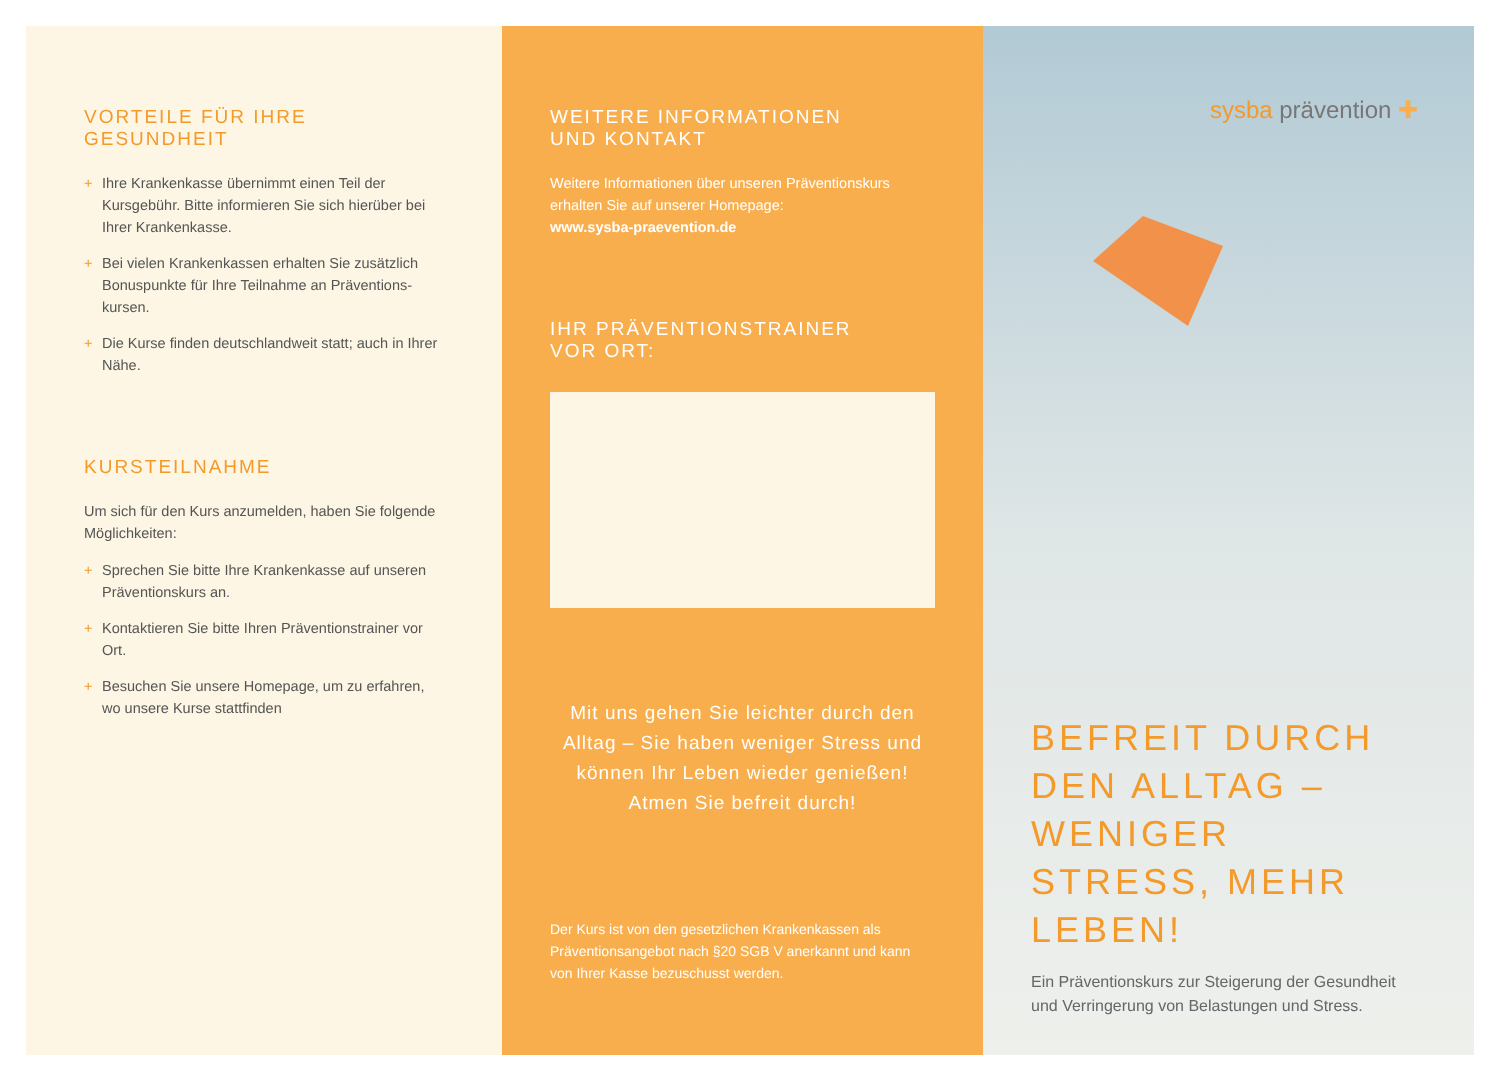VORTEILE FÜR IHRE GESUNDHEIT
+ Ihre Krankenkasse übernimmt einen Teil der Kursgebühr. Bitte informieren Sie sich hierüber bei Ihrer Krankenkasse.
+ Bei vielen Krankenkassen erhalten Sie zusätzlich Bonuspunkte für Ihre Teilnahme an Präventions-kursen.
+ Die Kurse finden deutschlandweit statt; auch in Ihrer Nähe.
KURSTEILNAHME
Um sich für den Kurs anzumelden, haben Sie folgende Möglichkeiten:
+ Sprechen Sie bitte Ihre Krankenkasse auf unseren Präventionskurs an.
+ Kontaktieren Sie bitte Ihren Präventionstrainer vor Ort.
+ Besuchen Sie unsere Homepage, um zu erfahren, wo unsere Kurse stattfinden
WEITERE INFORMATIONEN
UND KONTAKT
Weitere Informationen über unseren Präventionskurs erhalten Sie auf unserer Homepage:
www.sysba-praevention.de
IHR PRÄVENTIONSTRAINER
VOR ORT:
Mit uns gehen Sie leichter durch den Alltag – Sie haben weniger Stress und können Ihr Leben wieder genießen! Atmen Sie befreit durch!
Der Kurs ist von den gesetzlichen Krankenkassen als Präventionsangebot nach §20 SGB V anerkannt und kann von Ihrer Kasse bezuschusst werden.
sysba prävention ✚
BEFREIT DURCH DEN ALLTAG – WENIGER STRESS, MEHR LEBEN!
Ein Präventionskurs zur Steigerung der Gesundheit und Verringerung von Belastungen und Stress.